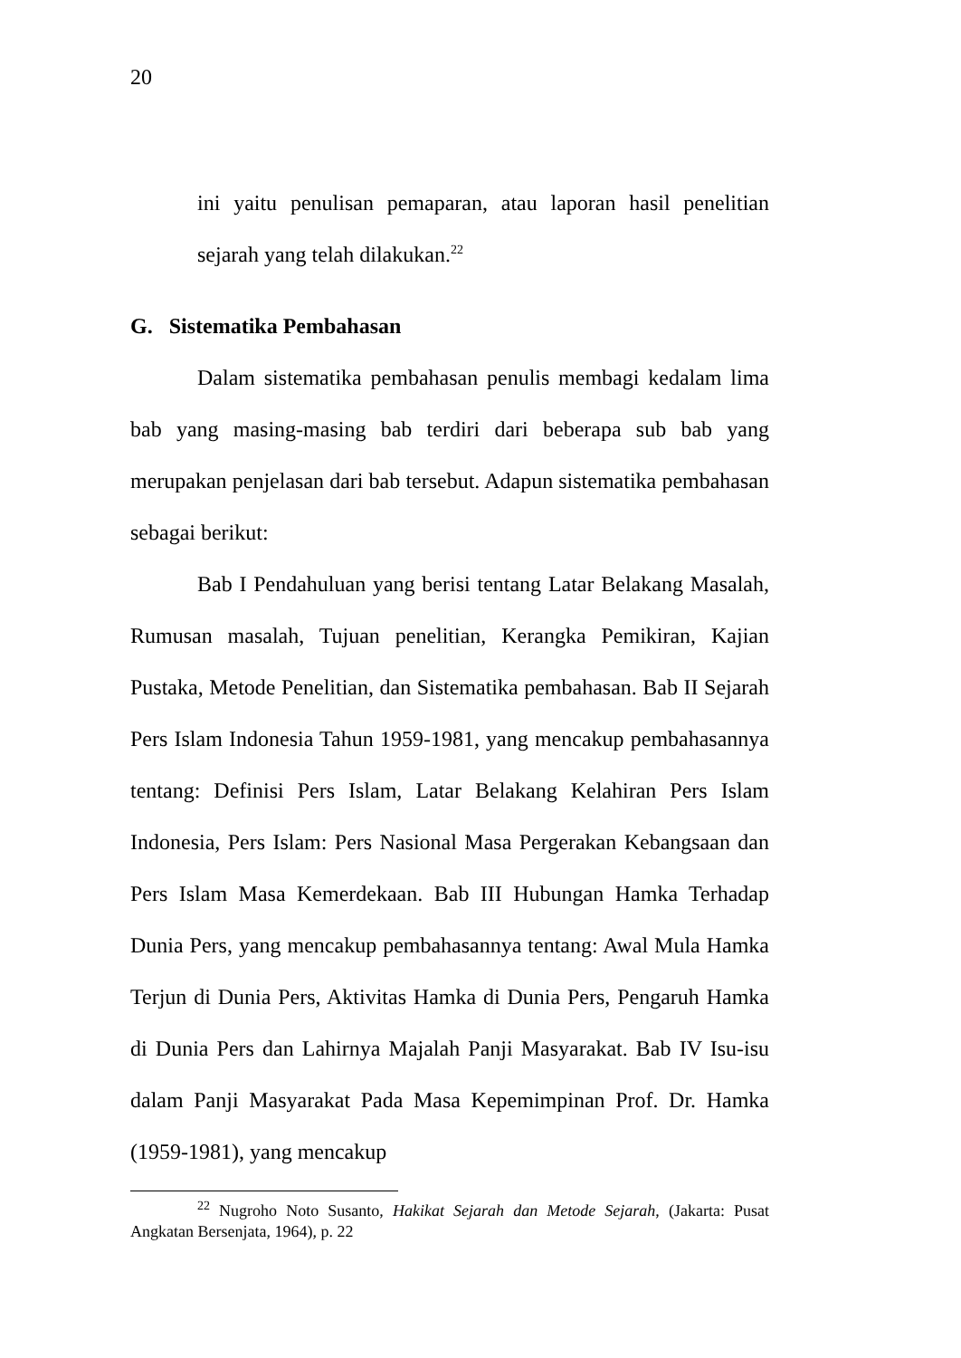20
ini yaitu penulisan pemaparan, atau laporan hasil penelitian sejarah yang telah dilakukan.<sup>22</sup>
G. Sistematika Pembahasan
Dalam sistematika pembahasan penulis membagi kedalam lima bab yang masing-masing bab terdiri dari beberapa sub bab yang merupakan penjelasan dari bab tersebut. Adapun sistematika pembahasan sebagai berikut:
Bab I Pendahuluan yang berisi tentang Latar Belakang Masalah, Rumusan masalah, Tujuan penelitian, Kerangka Pemikiran, Kajian Pustaka, Metode Penelitian, dan Sistematika pembahasan. Bab II Sejarah Pers Islam Indonesia Tahun 1959-1981, yang mencakup pembahasannya tentang: Definisi Pers Islam, Latar Belakang Kelahiran Pers Islam Indonesia, Pers Islam: Pers Nasional Masa Pergerakan Kebangsaan dan Pers Islam Masa Kemerdekaan. Bab III Hubungan Hamka Terhadap Dunia Pers, yang mencakup pembahasannya tentang: Awal Mula Hamka Terjun di Dunia Pers, Aktivitas Hamka di Dunia Pers, Pengaruh Hamka di Dunia Pers dan Lahirnya Majalah Panji Masyarakat. Bab IV Isu-isu dalam Panji Masyarakat Pada Masa Kepemimpinan Prof. Dr. Hamka (1959-1981), yang mencakup
<sup>22</sup> Nugroho Noto Susanto, Hakikat Sejarah dan Metode Sejarah, (Jakarta: Pusat Angkatan Bersenjata, 1964), p. 22